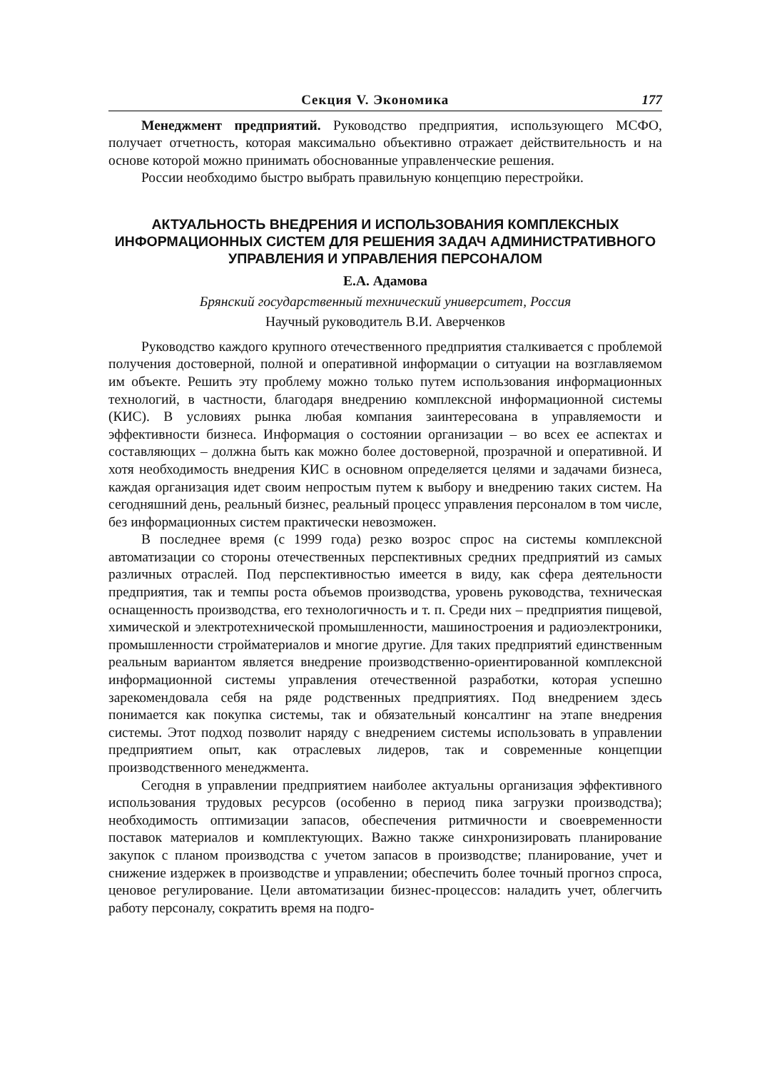Секция V. Экономика 177
Менеджмент предприятий. Руководство предприятия, использующего МСФО, получает отчетность, которая максимально объективно отражает действительность и на основе которой можно принимать обоснованные управленческие решения.
России необходимо быстро выбрать правильную концепцию перестройки.
АКТУАЛЬНОСТЬ ВНЕДРЕНИЯ И ИСПОЛЬЗОВАНИЯ КОМПЛЕКСНЫХ ИНФОРМАЦИОННЫХ СИСТЕМ ДЛЯ РЕШЕНИЯ ЗАДАЧ АДМИНИСТРАТИВНОГО УПРАВЛЕНИЯ И УПРАВЛЕНИЯ ПЕРСОНАЛОМ
Е.А. Адамова
Брянский государственный технический университет, Россия
Научный руководитель В.И. Аверченков
Руководство каждого крупного отечественного предприятия сталкивается с проблемой получения достоверной, полной и оперативной информации о ситуации на возглавляемом им объекте. Решить эту проблему можно только путем использования информационных технологий, в частности, благодаря внедрению комплексной информационной системы (КИС). В условиях рынка любая компания заинтересована в управляемости и эффективности бизнеса. Информация о состоянии организации – во всех ее аспектах и составляющих – должна быть как можно более достоверной, прозрачной и оперативной. И хотя необходимость внедрения КИС в основном определяется целями и задачами бизнеса, каждая организация идет своим непростым путем к выбору и внедрению таких систем. На сегодняшний день, реальный бизнес, реальный процесс управления персоналом в том числе, без информационных систем практически невозможен.
В последнее время (с 1999 года) резко возрос спрос на системы комплексной автоматизации со стороны отечественных перспективных средних предприятий из самых различных отраслей. Под перспективностью имеется в виду, как сфера деятельности предприятия, так и темпы роста объемов производства, уровень руководства, техническая оснащенность производства, его технологичность и т. п. Среди них – предприятия пищевой, химической и электротехнической промышленности, машиностроения и радиоэлектроники, промышленности стройматериалов и многие другие. Для таких предприятий единственным реальным вариантом является внедрение производственно-ориентированной комплексной информационной системы управления отечественной разработки, которая успешно зарекомендовала себя на ряде родственных предприятиях. Под внедрением здесь понимается как покупка системы, так и обязательный консалтинг на этапе внедрения системы. Этот подход позволит наряду с внедрением системы использовать в управлении предприятием опыт, как отраслевых лидеров, так и современные концепции производственного менеджмента.
Сегодня в управлении предприятием наиболее актуальны организация эффективного использования трудовых ресурсов (особенно в период пика загрузки производства); необходимость оптимизации запасов, обеспечения ритмичности и своевременности поставок материалов и комплектующих. Важно также синхронизировать планирование закупок с планом производства с учетом запасов в производстве; планирование, учет и снижение издержек в производстве и управлении; обеспечить более точный прогноз спроса, ценовое регулирование. Цели автоматизации бизнес-процессов: наладить учет, облегчить работу персоналу, сократить время на подго-